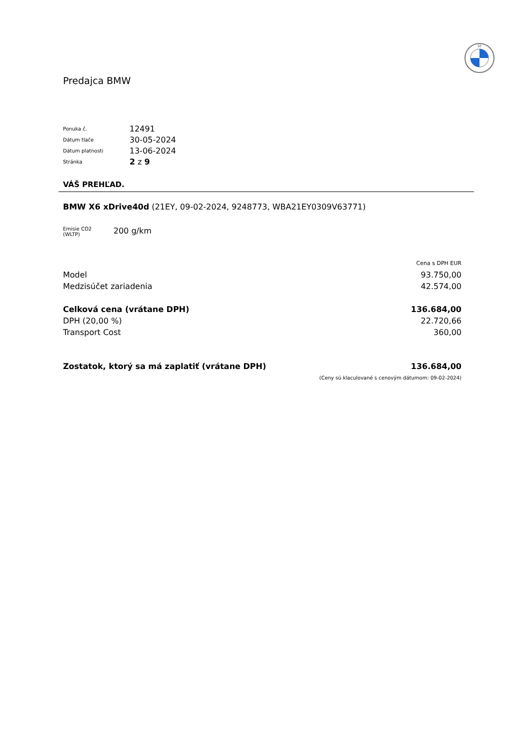M
Predajca BMW
| Ponuka č. | 12491 |
| Dátum tlače | 30-05-2024 |
| Dátum platnosti | 13-06-2024 |
| Stránka | 2 z 9 |
VÁŠ PREHĽAD.
BMW X6 xDrive40d (21EY, 09-02-2024, 9248773, WBA21EY0309V63771)
| Emisie CO2 (WLTP) | 200 g/km |
| | Cena s DPH EUR |
| Model | 93.750,00 |
| Medzisúčet zariadenia | 42.574,00 |
| Celková cena (vrátane DPH) | 136.684,00 |
| DPH (20,00 %) | 22.720,66 |
| Transport Cost | 360,00 |
| Zostatok, ktorý sa má zaplatiť (vrátane DPH) | 136.684,00 |
| | (Ceny sú klaculované s cenovým dátumom: 09-02-2024) |